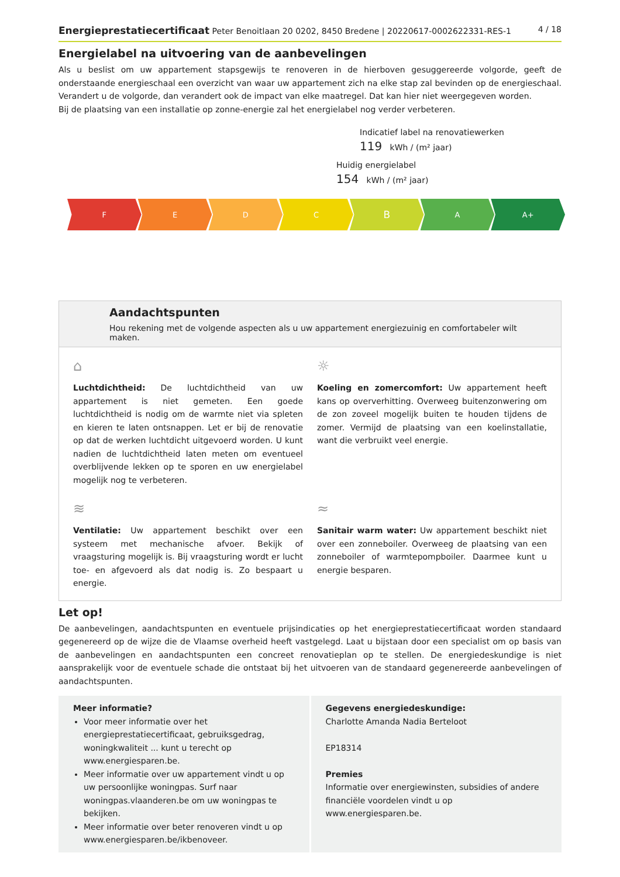Energieprestatiecertificaat Peter Benoitlaan 20 0202, 8450 Bredene | 20220617-0002622331-RES-1 4 / 18
Energielabel na uitvoering van de aanbevelingen
Als u beslist om uw appartement stapsgewijs te renoveren in de hierboven gesuggereerde volgorde, geeft de onderstaande energieschaal een overzicht van waar uw appartement zich na elke stap zal bevinden op de energieschaal. Verandert u de volgorde, dan verandert ook de impact van elke maatregel. Dat kan hier niet weergegeven worden.
Bij de plaatsing van een installatie op zonne-energie zal het energielabel nog verder verbeteren.
Indicatief label na renovatiewerken
119 kWh / (m² jaar)
Huidig energielabel
154 kWh / (m² jaar)
F E D C
B
A A+
Aandachtspunten
Hou rekening met de volgende aspecten als u uw appartement energiezuinig en comfortabeler wilt maken.
⌂
Luchtdichtheid: De luchtdichtheid van uw appartement is niet gemeten. Een goede luchtdichtheid is nodig om de warmte niet via spleten en kieren te laten ontsnappen. Let er bij de renovatie op dat de werken luchtdicht uitgevoerd worden. U kunt nadien de luchtdichtheid laten meten om eventueel overblijvende lekken op te sporen en uw energielabel mogelijk nog te verbeteren.
☼
Koeling en zomercomfort: Uw appartement heeft kans op oververhitting. Overweeg buitenzonwering om de zon zoveel mogelijk buiten te houden tijdens de zomer. Vermijd de plaatsing van een koelinstallatie, want die verbruikt veel energie.
≋
Ventilatie: Uw appartement beschikt over een systeem met mechanische afvoer. Bekijk of vraagsturing mogelijk is. Bij vraagsturing wordt er lucht toe- en afgevoerd als dat nodig is. Zo bespaart u energie.
≈
Sanitair warm water: Uw appartement beschikt niet over een zonneboiler. Overweeg de plaatsing van een zonneboiler of warmtepompboiler. Daarmee kunt u energie besparen.
Let op!
De aanbevelingen, aandachtspunten en eventuele prijsindicaties op het energieprestatiecertificaat worden standaard gegenereerd op de wijze die de Vlaamse overheid heeft vastgelegd. Laat u bijstaan door een specialist om op basis van de aanbevelingen en aandachtspunten een concreet renovatieplan op te stellen. De energiedeskundige is niet aansprakelijk voor de eventuele schade die ontstaat bij het uitvoeren van de standaard gegenereerde aanbevelingen of aandachtspunten.
Meer informatie?
Voor meer informatie over het energieprestatiecertificaat, gebruiksgedrag, woningkwaliteit ... kunt u terecht op www.energiesparen.be.
Meer informatie over uw appartement vindt u op uw persoonlijke woningpas. Surf naar woningpas.vlaanderen.be om uw woningpas te bekijken.
Meer informatie over beter renoveren vindt u op www.energiesparen.be/ikbenoveer.
Gegevens energiedeskundige:
Charlotte Amanda Nadia Berteloot
EP18314
Premies
Informatie over energiewinsten, subsidies of andere financiële voordelen vindt u op www.energiesparen.be.